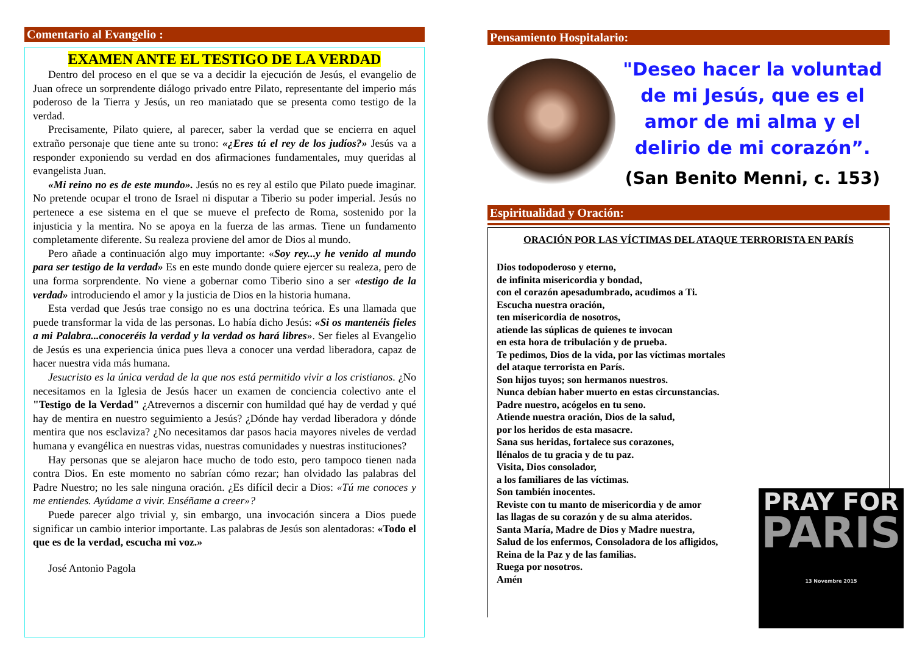Comentario al Evangelio :
EXAMEN ANTE EL TESTIGO DE LA VERDAD
Dentro del proceso en el que se va a decidir la ejecución de Jesús, el evangelio de Juan ofrece un sorprendente diálogo privado entre Pilato, representante del imperio más poderoso de la Tierra y Jesús, un reo maniatado que se presenta como testigo de la verdad.
Precisamente, Pilato quiere, al parecer, saber la verdad que se encierra en aquel extraño personaje que tiene ante su trono: «¿Eres tú el rey de los judíos?» Jesús va a responder exponiendo su verdad en dos afirmaciones fundamentales, muy queridas al evangelista Juan.
«Mi reino no es de este mundo». Jesús no es rey al estilo que Pilato puede imaginar. No pretende ocupar el trono de Israel ni disputar a Tiberio su poder imperial. Jesús no pertenece a ese sistema en el que se mueve el prefecto de Roma, sostenido por la injusticia y la mentira. No se apoya en la fuerza de las armas. Tiene un fundamento completamente diferente. Su realeza proviene del amor de Dios al mundo.
Pero añade a continuación algo muy importante: «Soy rey...y he venido al mundo para ser testigo de la verdad» Es en este mundo donde quiere ejercer su realeza, pero de una forma sorprendente. No viene a gobernar como Tiberio sino a ser «testigo de la verdad» introduciendo el amor y la justicia de Dios en la historia humana.
Esta verdad que Jesús trae consigo no es una doctrina teórica. Es una llamada que puede transformar la vida de las personas. Lo había dicho Jesús: «Si os mantenéis fieles a mi Palabra...conoceréis la verdad y la verdad os hará libres». Ser fieles al Evangelio de Jesús es una experiencia única pues lleva a conocer una verdad liberadora, capaz de hacer nuestra vida más humana.
Jesucristo es la única verdad de la que nos está permitido vivir a los cristianos. ¿No necesitamos en la Iglesia de Jesús hacer un examen de conciencia colectivo ante el "Testigo de la Verdad" ¿Atrevernos a discernir con humildad qué hay de verdad y qué hay de mentira en nuestro seguimiento a Jesús? ¿Dónde hay verdad liberadora y dónde mentira que nos esclaviza? ¿No necesitamos dar pasos hacia mayores niveles de verdad humana y evangélica en nuestras vidas, nuestras comunidades y nuestras instituciones?
Hay personas que se alejaron hace mucho de todo esto, pero tampoco tienen nada contra Dios. En este momento no sabrían cómo rezar; han olvidado las palabras del Padre Nuestro; no les sale ninguna oración. ¿Es difícil decir a Dios: «Tú me conoces y me entiendes. Ayúdame a vivir. Enséñame a creer»?
Puede parecer algo trivial y, sin embargo, una invocación sincera a Dios puede significar un cambio interior importante. Las palabras de Jesús son alentadoras: «Todo el que es de la verdad, escucha mi voz.»
José Antonio Pagola
Pensamiento Hospitalario:
"Deseo hacer la voluntad de mi Jesús, que es el amor de mi alma y el delirio de mi corazón”.
(San Benito Menni, c. 153)
Espiritualidad y Oración:
ORACIÓN POR LAS VÍCTIMAS DEL ATAQUE TERRORISTA EN PARÍS
Dios todopoderoso y eterno,
de infinita misericordia y bondad,
con el corazón apesadumbrado, acudimos a Ti.
Escucha nuestra oración,
ten misericordia de nosotros,
atiende las súplicas de quienes te invocan
en esta hora de tribulación y de prueba.
Te pedimos, Dios de la vida, por las víctimas mortales
del ataque terrorista en París.
Son hijos tuyos; son hermanos nuestros.
Nunca debían haber muerto en estas circunstancias.
Padre nuestro, acógelos en tu seno.
Atiende nuestra oración, Dios de la salud,
por los heridos de esta masacre.
Sana sus heridas, fortalece sus corazones,
llénalos de tu gracia y de tu paz.
Visita, Dios consolador,
a los familiares de las víctimas.
Son también inocentes.
Reviste con tu manto de misericordia y de amor
las llagas de su corazón y de su alma ateridos.
Santa María, Madre de Dios y Madre nuestra,
Salud de los enfermos, Consoladora de los afligidos,
Reina de la Paz y de las familias.
Ruega por nosotros.
Amén
PRAY FOR
PARIS
13 Novembre 2015